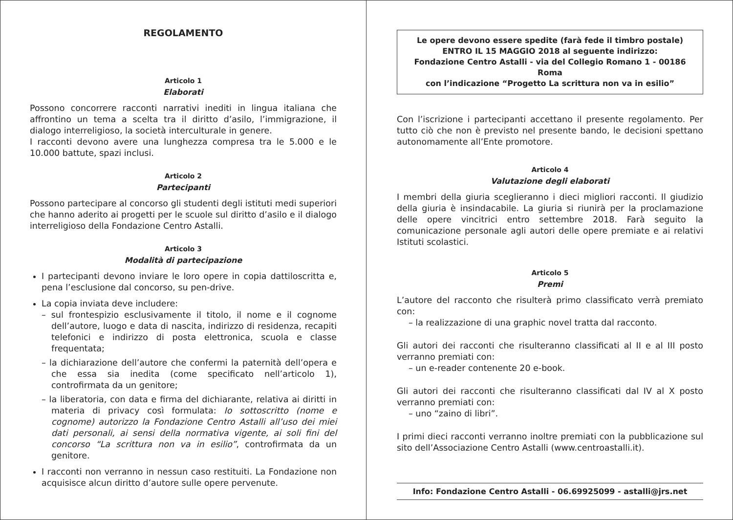REGOLAMENTO
Articolo 1
Elaborati
Possono concorrere racconti narrativi inediti in lingua italiana che affrontino un tema a scelta tra il diritto d’asilo, l’immigrazione, il dialogo interreligioso, la società interculturale in genere.
I racconti devono avere una lunghezza compresa tra le 5.000 e le 10.000 battute, spazi inclusi.
Articolo 2
Partecipanti
Possono partecipare al concorso gli studenti degli istituti medi superiori che hanno aderito ai progetti per le scuole sul diritto d’asilo e il dialogo interreligioso della Fondazione Centro Astalli.
Articolo 3
Modalità di partecipazione
I partecipanti devono inviare le loro opere in copia dattiloscritta e, pena l’esclusione dal concorso, su pen-drive.
La copia inviata deve includere:
– sul frontespizio esclusivamente il titolo, il nome e il cognome dell’autore, luogo e data di nascita, indirizzo di residenza, recapiti telefonici e indirizzo di posta elettronica, scuola e classe frequentata;
– la dichiarazione dell’autore che confermi la paternità dell’opera e che essa sia inedita (come specificato nell’articolo 1), controfirmata da un genitore;
– la liberatoria, con data e firma del dichiarante, relativa ai diritti in materia di privacy così formulata: Io sottoscritto (nome e cognome) autorizzo la Fondazione Centro Astalli all’uso dei miei dati personali, ai sensi della normativa vigente, ai soli fini del concorso “La scrittura non va in esilio”, controfirmata da un genitore.
I racconti non verranno in nessun caso restituiti. La Fondazione non acquisisce alcun diritto d’autore sulle opere pervenute.
Le opere devono essere spedite (farà fede il timbro postale)
ENTRO IL 15 MAGGIO 2018 al seguente indirizzo:
Fondazione Centro Astalli - via del Collegio Romano 1 - 00186 Roma
con l’indicazione “Progetto La scrittura non va in esilio”
Con l’iscrizione i partecipanti accettano il presente regolamento. Per tutto ciò che non è previsto nel presente bando, le decisioni spettano autonomamente all’Ente promotore.
Articolo 4
Valutazione degli elaborati
I membri della giuria sceglieranno i dieci migliori racconti. Il giudizio della giuria è insindacabile. La giuria si riunirà per la proclamazione delle opere vincitrici entro settembre 2018. Farà seguito la comunicazione personale agli autori delle opere premiate e ai relativi Istituti scolastici.
Articolo 5
Premi
L’autore del racconto che risulterà primo classificato verrà premiato con:
– la realizzazione di una graphic novel tratta dal racconto.
Gli autori dei racconti che risulteranno classificati al II e al III posto verranno premiati con:
– un e-reader contenente 20 e-book.
Gli autori dei racconti che risulteranno classificati dal IV al X posto verranno premiati con:
– uno “zaino di libri”.
I primi dieci racconti verranno inoltre premiati con la pubblicazione sul sito dell’Associazione Centro Astalli (www.centroastalli.it).
Info: Fondazione Centro Astalli - 06.69925099 - astalli@jrs.net